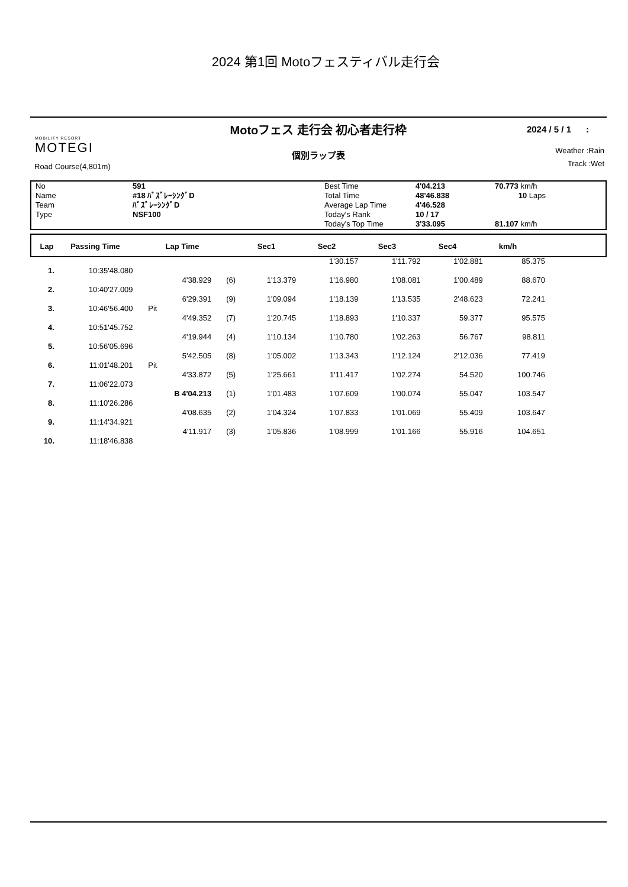2024 第1回 Motoフェスティバル走行会
Motoフェス 走行会 初心者走行枠
2024 / 5 / 1 :
MOBILITY RESORT
MOTEGI
個別ラップ表
Road Course(4,801m)
Weather :Rain
Track :Wet
| No | 591 | Best Time | 4'04.213 | 70.773 km/h |
| Name | #18 ﾊﾞｽﾞﾚｰｼﾝｸﾞD | Total Time | 48'46.838 | 10 Laps |
| Team | ﾊﾞｽﾞﾚｰｼﾝｸﾞD | Average Lap Time | 4'46.528 | |
| Type | NSF100 | Today's Rank | 10 / 17 | |
| | | Today's Top Time | 3'33.095 | 81.107 km/h |
| Lap | Passing Time | Lap Time | Sec1 | Sec2 | Sec3 | Sec4 | km/h | |
| --- | --- | --- | --- | --- | --- | --- | --- | --- |
| | | | | | | 1'30.157 | 1'11.792 | 1'02.881 | 85.375 |
| 1. | 10:35'48.080 | | | | | | | | |
| | | | 4'38.929 | (6) | 1'13.379 | 1'16.980 | 1'08.081 | 1'00.489 | 88.670 |
| 2. | 10:40'27.009 | | | | | | | | |
| | | | 6'29.391 | (9) | 1'09.094 | 1'18.139 | 1'13.535 | 2'48.623 | 72.241 |
| 3. | 10:46'56.400 | Pit | | | | | | | |
| | | | 4'49.352 | (7) | 1'20.745 | 1'18.893 | 1'10.337 | 59.377 | 95.575 |
| 4. | 10:51'45.752 | | | | | | | | |
| | | | 4'19.944 | (4) | 1'10.134 | 1'10.780 | 1'02.263 | 56.767 | 98.811 |
| 5. | 10:56'05.696 | | | | | | | | |
| | | | 5'42.505 | (8) | 1'05.002 | 1'13.343 | 1'12.124 | 2'12.036 | 77.419 |
| 6. | 11:01'48.201 | Pit | | | | | | | |
| | | | 4'33.872 | (5) | 1'25.661 | 1'11.417 | 1'02.274 | 54.520 | 100.746 |
| 7. | 11:06'22.073 | | | | | | | | |
| | | | B 4'04.213 | (1) | 1'01.483 | 1'07.609 | 1'00.074 | 55.047 | 103.547 |
| 8. | 11:10'26.286 | | | | | | | | |
| | | | 4'08.635 | (2) | 1'04.324 | 1'07.833 | 1'01.069 | 55.409 | 103.647 |
| 9. | 11:14'34.921 | | | | | | | | |
| | | | 4'11.917 | (3) | 1'05.836 | 1'08.999 | 1'01.166 | 55.916 | 104.651 |
| 10. | 11:18'46.838 | | | | | | | | |